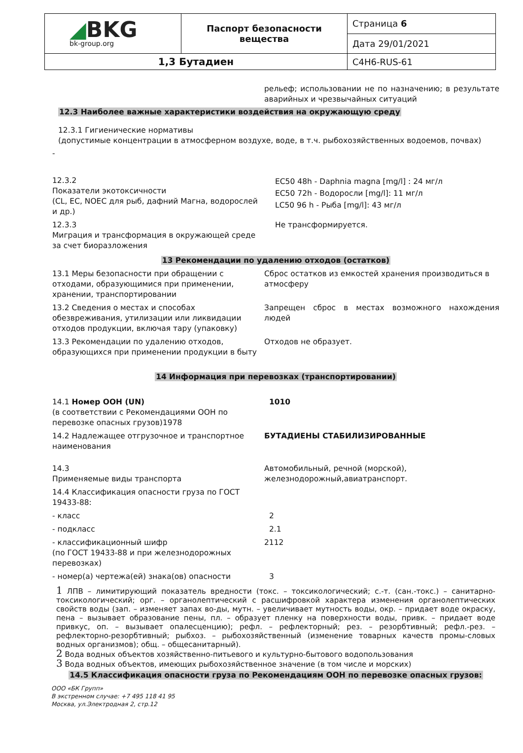| ◢ BKG bk-group.org | Паспорт безопасности вещества | Страница 6 |
| | | Дата 29/01/2021 |
| 1,3 Бутадиен | | C4H6-RUS-61 |
рельеф; использовании не по назначению; в результате аварийных и чрезвычайных ситуаций
12.3 Наиболее важные характеристики воздействия на окружающую среду
12.3.1 Гигиенические нормативы
(допустимые концентрации в атмосферном воздухе, воде, в т.ч. рыбохозяйственных водоемов, почвах)
-
| 12.3.2 Показатели экотоксичности (CL, EC, NOEC для рыб, дафний Магна, водорослей и др.) | EC50 48h - Daphnia magna [mg/l] : 24 мг/л EC50 72h - Водоросли [mg/l]: 11 мг/л LC50 96 h - Рыба [mg/l]: 43 мг/л |
| 12.3.3 Миграция и трансформация в окружающей среде за счет биоразложения | Не трансформируется. |
13 Рекомендации по удалению отходов (остатков)
| 13.1 Меры безопасности при обращении с отходами, образующимися при применении, хранении, транспортировании | Сброс остатков из емкостей хранения производиться в атмосферу |
| 13.2 Сведения о местах и способах обезвреживания, утилизации или ликвидации отходов продукции, включая тару (упаковку) | Запрещен сброс в местах возможного нахождения людей |
| 13.3 Рекомендации по удалению отходов, образующихся при применении продукции в быту | Отходов не образует. |
14 Информация при перевозках (транспортировании)
| 14.1 Номер ООН (UN) (в соответствии с Рекомендациями ООН по перевозке опасных грузов)1978 | 1010 |
| 14.2 Надлежащее отгрузочное и транспортное наименования | БУТАДИЕНЫ СТАБИЛИЗИРОВАННЫЕ |
| 14.3 Применяемые виды транспорта | Автомобильный, речной (морской), железнодорожный,авиатранспорт. |
| 14.4 Классификация опасности груза по ГОСТ 19433-88: | |
| - класс | 2 |
| - подкласс | 2.1 |
| - классификационный шифр (по ГОСТ 19433-88 и при железнодорожных перевозках) | 2112 |
| - номер(а) чертежа(ей) знака(ов) опасности | 3 |
1 ЛПВ – лимитирующий показатель вредности (токс. – токсикологический; с.-т. (сан.-токс.) – санитарно-токсикологический; орг. – органолептический с расшифровкой характера изменения органолептических свойств воды (зап. – изменяет запах во-ды, мутн. – увеличивает мутность воды, окр. – придает воде окраску, пена – вызывает образование пены, пл. – образует пленку на поверхности воды, привк. – придает воде привкус, оп. – вызывает опалесценцию); рефл. – рефлекторный; рез. – резорбтивный; рефл.-рез. – рефлекторно-резорбтивный; рыбхоз. – рыбохозяйственный (изменение товарных качеств промы-словых водных организмов); общ. – общесанитарный).
2 Вода водных объектов хозяйственно-питьевого и культурно-бытового водопользования
3 Вода водных объектов, имеющих рыбохозяйственное значение (в том числе и морских)
14.5 Классификация опасности груза по Рекомендациям ООН по перевозке опасных грузов:
ООО «БК Групп»
В экстренном случае: +7 495 118 41 95
Москва, ул.Электродная 2, стр.12